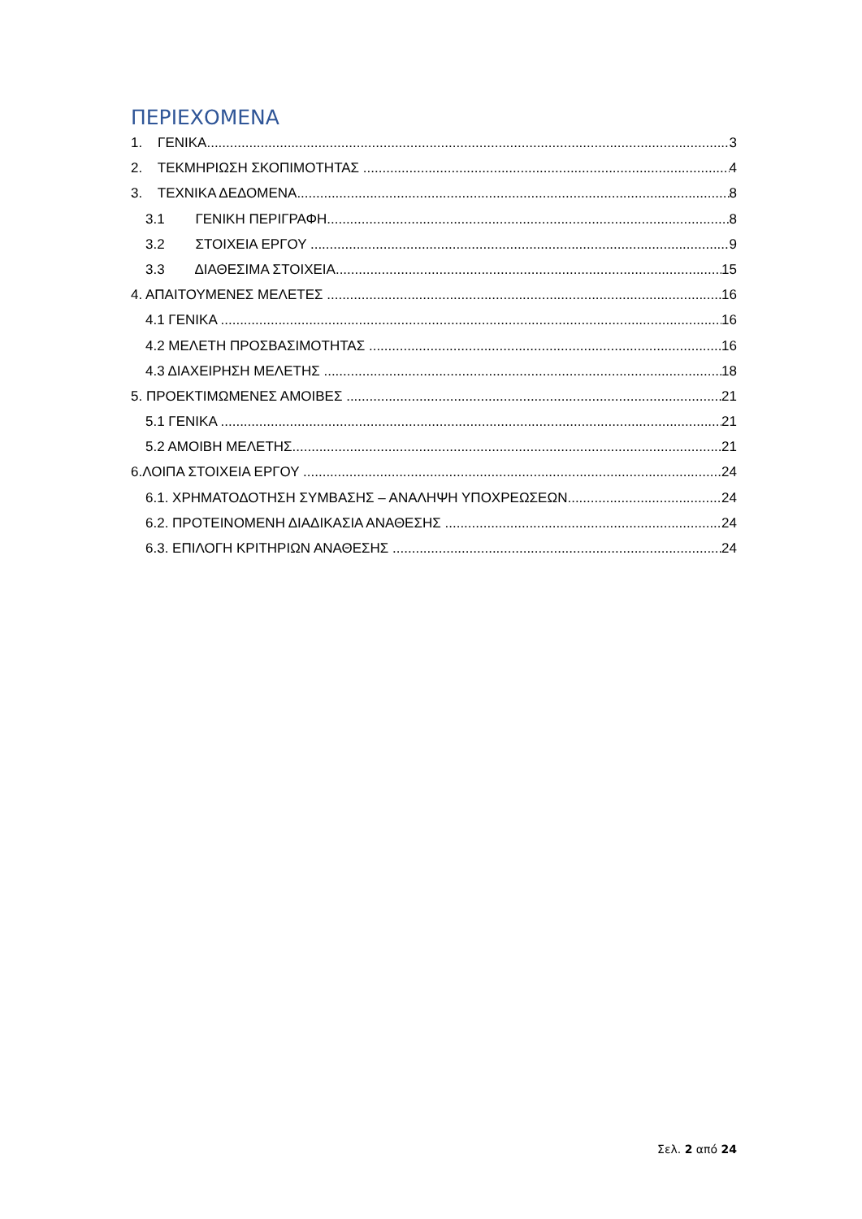ΠΕΡΙΕΧΟΜΕΝΑ
1. ΓΕΝΙΚΑ 3
2. ΤΕΚΜΗΡΙΩΣΗ ΣΚΟΠΙΜΟΤΗΤΑΣ 4
3. ΤΕΧΝΙΚΑ ΔΕΔΟΜΕΝΑ 8
3.1 ΓΕΝΙΚΗ ΠΕΡΙΓΡΑΦΗ 8
3.2 ΣΤΟΙΧΕΙΑ ΕΡΓΟΥ 9
3.3 ΔΙΑΘΕΣΙΜΑ ΣΤΟΙΧΕΙΑ 15
4. ΑΠΑΙΤΟΥΜΕΝΕΣ ΜΕΛΕΤΕΣ 16
4.1 ΓΕΝΙΚΑ 16
4.2 ΜΕΛΕΤΗ ΠΡΟΣΒΑΣΙΜΟΤΗΤΑΣ 16
4.3 ΔΙΑΧΕΙΡΗΣΗ ΜΕΛΕΤΗΣ 18
5. ΠΡΟΕΚΤΙΜΩΜΕΝΕΣ ΑΜΟΙΒΕΣ 21
5.1 ΓΕΝΙΚΑ 21
5.2 ΑΜΟΙΒΗ ΜΕΛΕΤΗΣ 21
6.ΛΟΙΠΑ ΣΤΟΙΧΕΙΑ ΕΡΓΟΥ 24
6.1. ΧΡΗΜΑΤΟΔΟΤΗΣΗ ΣΥΜΒΑΣΗΣ – ΑΝΑΛΗΨΗ ΥΠΟΧΡΕΩΣΕΩΝ 24
6.2. ΠΡΟΤΕΙΝΟΜΕΝΗ ΔΙΑΔΙΚΑΣΙΑ ΑΝΑΘΕΣΗΣ 24
6.3. ΕΠΙΛΟΓΗ ΚΡΙΤΗΡΙΩΝ ΑΝΑΘΕΣΗΣ 24
Σελ. 2 από 24